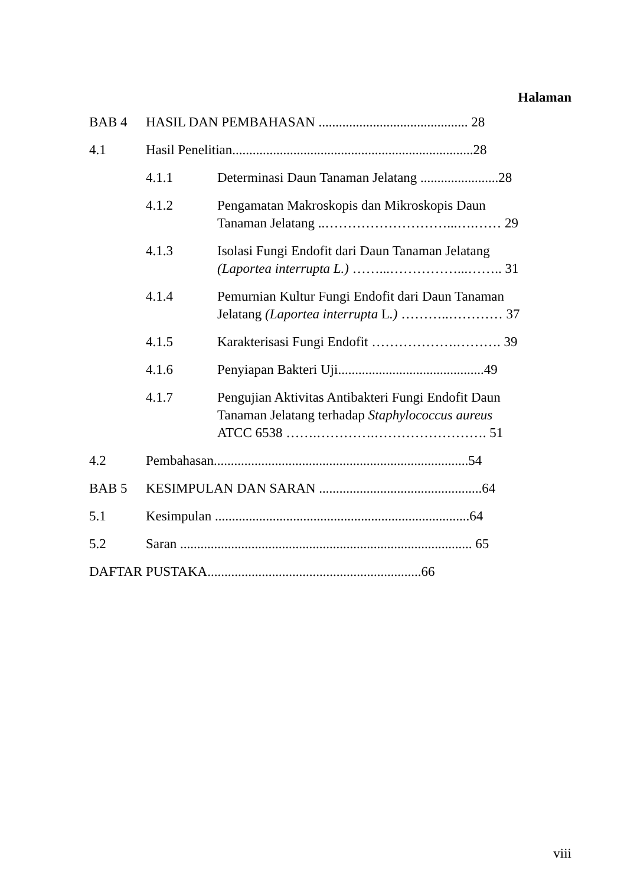Halaman
BAB 4 HASIL DAN PEMBAHASAN ............................................ 28
4.1 Hasil Penelitian.......................................................................28
4.1.1 Determinasi Daun Tanaman Jelatang .......................28
4.1.2 Pengamatan Makroskopis dan Mikroskopis Daun
Tanaman Jelatang ..………………………...….…… 29
4.1.3 Isolasi Fungi Endofit dari Daun Tanaman Jelatang
(Laportea interrupta L.) ……...……………...…….. 31
4.1.4 Pemurnian Kultur Fungi Endofit dari Daun Tanaman
Jelatang (Laportea interrupta L.) ………..………… 37
4.1.5 Karakterisasi Fungi Endofit ……………….………. 39
4.1.6 Penyiapan Bakteri Uji...........................................49
4.1.7 Pengujian Aktivitas Antibakteri Fungi Endofit Daun
Tanaman Jelatang terhadap Staphylococcus aureus
ATCC 6538 …….………….……………………. 51
4.2 Pembahasan...........................................................................54
BAB 5 KESIMPULAN DAN SARAN ................................................64
5.1 Kesimpulan ...........................................................................64
5.2 Saran ...................................................................................... 65
DAFTAR PUSTAKA...............................................................66
viii